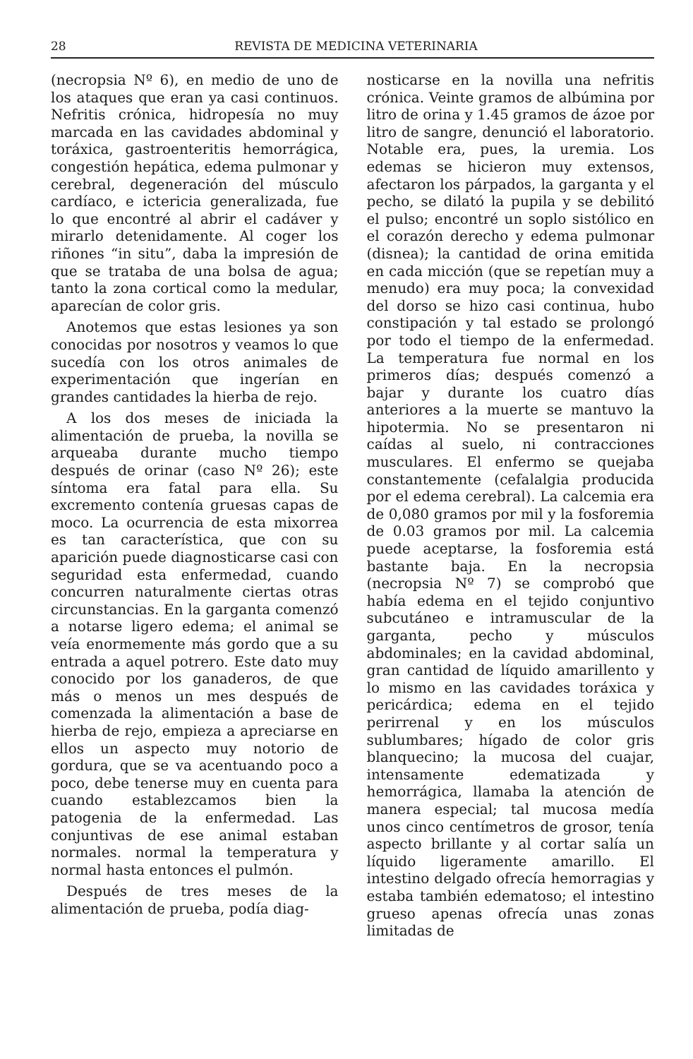28 REVISTA DE MEDICINA VETERINARIA
(necropsia Nº 6), en medio de uno de los ataques que eran ya casi continuos. Nefritis crónica, hidropesía no muy marcada en las cavidades abdominal y toráxica, gastroenteritis hemorrágica, congestión hepática, edema pulmonar y cerebral, degeneración del músculo cardíaco, e ictericia generalizada, fue lo que encontré al abrir el cadáver y mirarlo detenidamente. Al coger los riñones “in situ”, daba la impresión de que se trataba de una bolsa de agua; tanto la zona cortical como la medular, aparecían de color gris.
Anotemos que estas lesiones ya son conocidas por nosotros y veamos lo que sucedía con los otros animales de experimentación que ingerían en grandes cantidades la hierba de rejo.
A los dos meses de iniciada la alimentación de prueba, la novilla se arqueaba durante mucho tiempo después de orinar (caso Nº 26); este síntoma era fatal para ella. Su excremento contenía gruesas capas de moco. La ocurrencia de esta mixorrea es tan característica, que con su aparición puede diagnosticarse casi con seguridad esta enfermedad, cuando concurren naturalmente ciertas otras circunstancias. En la garganta comenzó a notarse ligero edema; el animal se veía enormemente más gordo que a su entrada a aquel potrero. Este dato muy conocido por los ganaderos, de que más o menos un mes después de comenzada la alimentación a base de hierba de rejo, empieza a apreciarse en ellos un aspecto muy notorio de gordura, que se va acentuando poco a poco, debe tenerse muy en cuenta para cuando establezcamos bien la patogenia de la enfermedad. Las conjuntivas de ese animal estaban normales. normal la temperatura y normal hasta entonces el pulmón.
Después de tres meses de la alimentación de prueba, podía diag-
nosticarse en la novilla una nefritis crónica. Veinte gramos de albúmina por litro de orina y 1.45 gramos de ázoe por litro de sangre, denunció el laboratorio. Notable era, pues, la uremia. Los edemas se hicieron muy extensos, afectaron los párpados, la garganta y el pecho, se dilató la pupila y se debilitó el pulso; encontré un soplo sistólico en el corazón derecho y edema pulmonar (disnea); la cantidad de orina emitida en cada micción (que se repetían muy a menudo) era muy poca; la convexidad del dorso se hizo casi continua, hubo constipación y tal estado se prolongó por todo el tiempo de la enfermedad. La temperatura fue normal en los primeros días; después comenzó a bajar y durante los cuatro días anteriores a la muerte se mantuvo la hipotermia. No se presentaron ni caídas al suelo, ni contracciones musculares. El enfermo se quejaba constantemente (cefalalgia producida por el edema cerebral). La calcemia era de 0,080 gramos por mil y la fosforemia de 0.03 gramos por mil. La calcemia puede aceptarse, la fosforemia está bastante baja. En la necropsia (necropsia Nº 7) se comprobó que había edema en el tejido conjuntivo subcutáneo e intramuscular de la garganta, pecho y músculos abdominales; en la cavidad abdominal, gran cantidad de líquido amarillento y lo mismo en las cavidades toráxica y pericárdica; edema en el tejido perirrenal y en los músculos sublumbares; hígado de color gris blanquecino; la mucosa del cuajar, intensamente edematizada y hemorrágica, llamaba la atención de manera especial; tal mucosa medía unos cinco centímetros de grosor, tenía aspecto brillante y al cortar salía un líquido ligeramente amarillo. El intestino delgado ofrecía hemorragias y estaba también edematoso; el intestino grueso apenas ofrecía unas zonas limitadas de